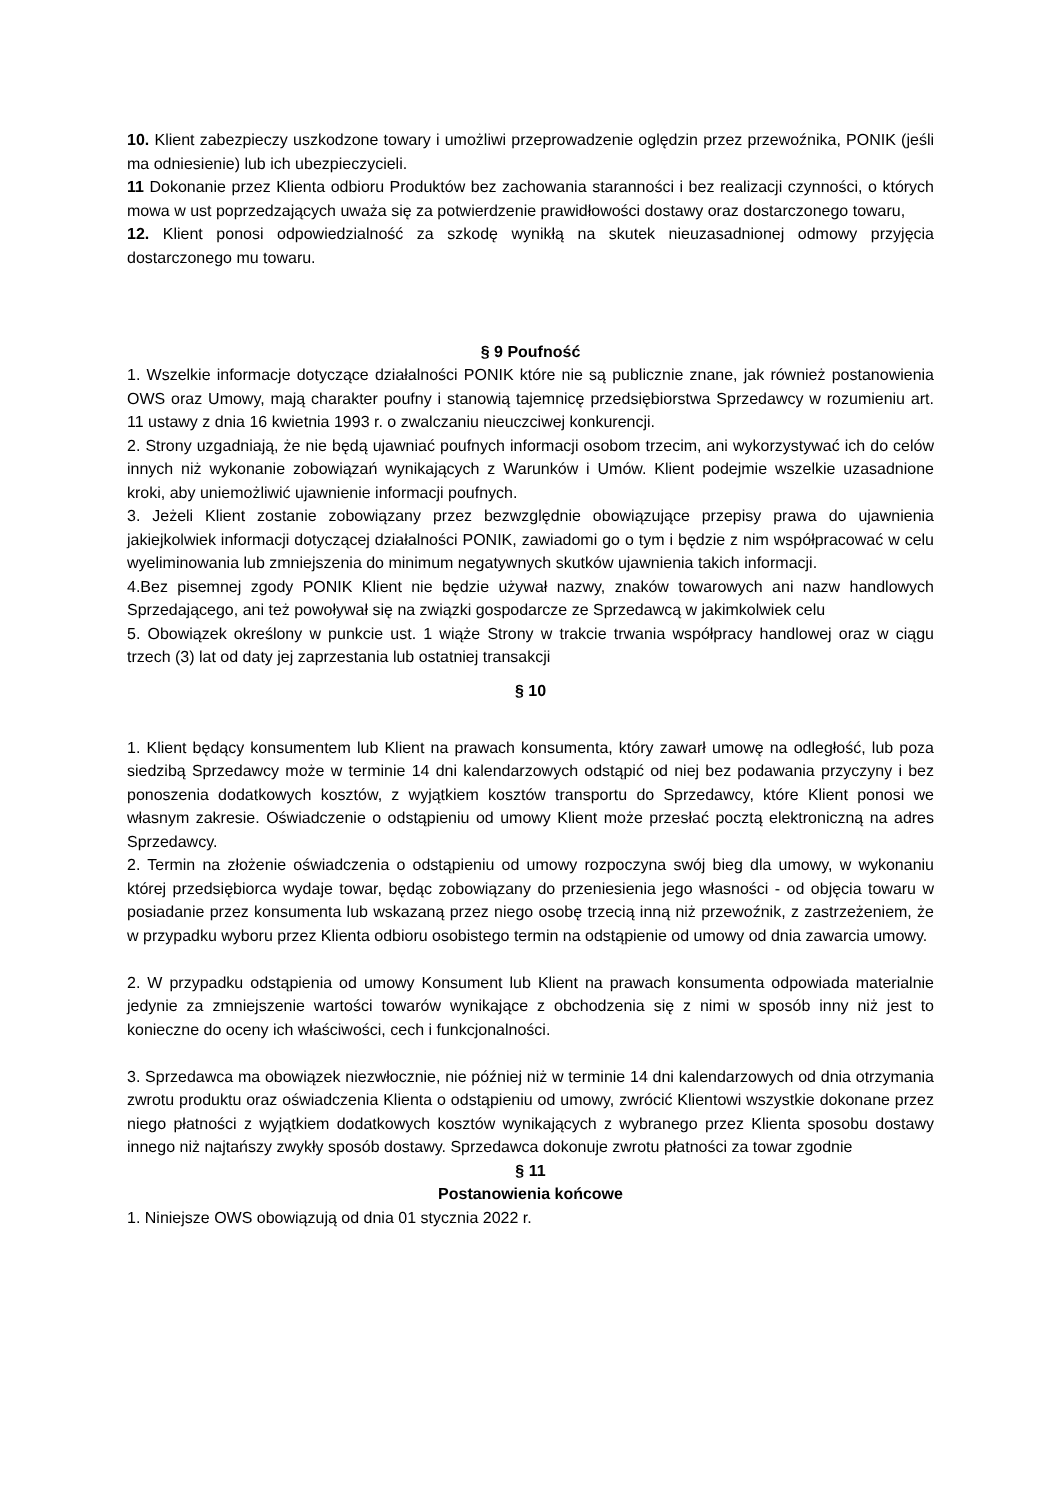10. Klient zabezpieczy uszkodzone towary i umożliwi przeprowadzenie oględzin przez przewoźnika, PONIK (jeśli ma odniesienie) lub ich ubezpieczycieli.
11 Dokonanie przez Klienta odbioru Produktów bez zachowania staranności i bez realizacji czynności, o których mowa w ust poprzedzających uważa się za potwierdzenie prawidłowości dostawy oraz dostarczonego towaru,
12. Klient ponosi odpowiedzialność za szkodę wynikłą na skutek nieuzasadnionej odmowy przyjęcia dostarczonego mu towaru.
§ 9 Poufność
1. Wszelkie informacje dotyczące działalności PONIK które nie są publicznie znane, jak również postanowienia OWS oraz Umowy, mają charakter poufny i stanowią tajemnicę przedsiębiorstwa Sprzedawcy w rozumieniu art. 11 ustawy z dnia 16 kwietnia 1993 r. o zwalczaniu nieuczciwej konkurencji.
2. Strony uzgadniają, że nie będą ujawniać poufnych informacji osobom trzecim, ani wykorzystywać ich do celów innych niż wykonanie zobowiązań wynikających z Warunków i Umów. Klient podejmie wszelkie uzasadnione kroki, aby uniemożliwić ujawnienie informacji poufnych.
3. Jeżeli Klient zostanie zobowiązany przez bezwzględnie obowiązujące przepisy prawa do ujawnienia jakiejkolwiek informacji dotyczącej działalności PONIK, zawiadomi go o tym i będzie z nim współpracować w celu wyeliminowania lub zmniejszenia do minimum negatywnych skutków ujawnienia takich informacji.
4.Bez pisemnej zgody PONIK Klient nie będzie używał nazwy, znaków towarowych ani nazw handlowych Sprzedającego, ani też powoływał się na związki gospodarcze ze Sprzedawcą w jakimkolwiek celu
5. Obowiązek określony w punkcie ust. 1 wiąże Strony w trakcie trwania współpracy handlowej oraz w ciągu trzech (3) lat od daty jej zaprzestania lub ostatniej transakcji
§ 10
1. Klient będący konsumentem lub Klient na prawach konsumenta, który zawarł umowę na odległość, lub poza siedzibą Sprzedawcy może w terminie 14 dni kalendarzowych odstąpić od niej bez podawania przyczyny i bez ponoszenia dodatkowych kosztów, z wyjątkiem kosztów transportu do Sprzedawcy, które Klient ponosi we własnym zakresie. Oświadczenie o odstąpieniu od umowy Klient może przesłać pocztą elektroniczną na adres Sprzedawcy.
2. Termin na złożenie oświadczenia o odstąpieniu od umowy rozpoczyna swój bieg dla umowy, w wykonaniu której przedsiębiorca wydaje towar, będąc zobowiązany do przeniesienia jego własności - od objęcia towaru w posiadanie przez konsumenta lub wskazaną przez niego osobę trzecią inną niż przewoźnik, z zastrzeżeniem, że w przypadku wyboru przez Klienta odbioru osobistego termin na odstąpienie od umowy od dnia zawarcia umowy.
2. W przypadku odstąpienia od umowy Konsument lub Klient na prawach konsumenta odpowiada materialnie jedynie za zmniejszenie wartości towarów wynikające z obchodzenia się z nimi w sposób inny niż jest to konieczne do oceny ich właściwości, cech i funkcjonalności.
3. Sprzedawca ma obowiązek niezwłocznie, nie później niż w terminie 14 dni kalendarzowych od dnia otrzymania zwrotu produktu oraz oświadczenia Klienta o odstąpieniu od umowy, zwrócić Klientowi wszystkie dokonane przez niego płatności z wyjątkiem dodatkowych kosztów wynikających z wybranego przez Klienta sposobu dostawy innego niż najtańszy zwykły sposób dostawy. Sprzedawca dokonuje zwrotu płatności za towar zgodnie
§ 11
Postanowienia końcowe
1. Niniejsze OWS obowiązują od dnia 01 stycznia 2022 r.